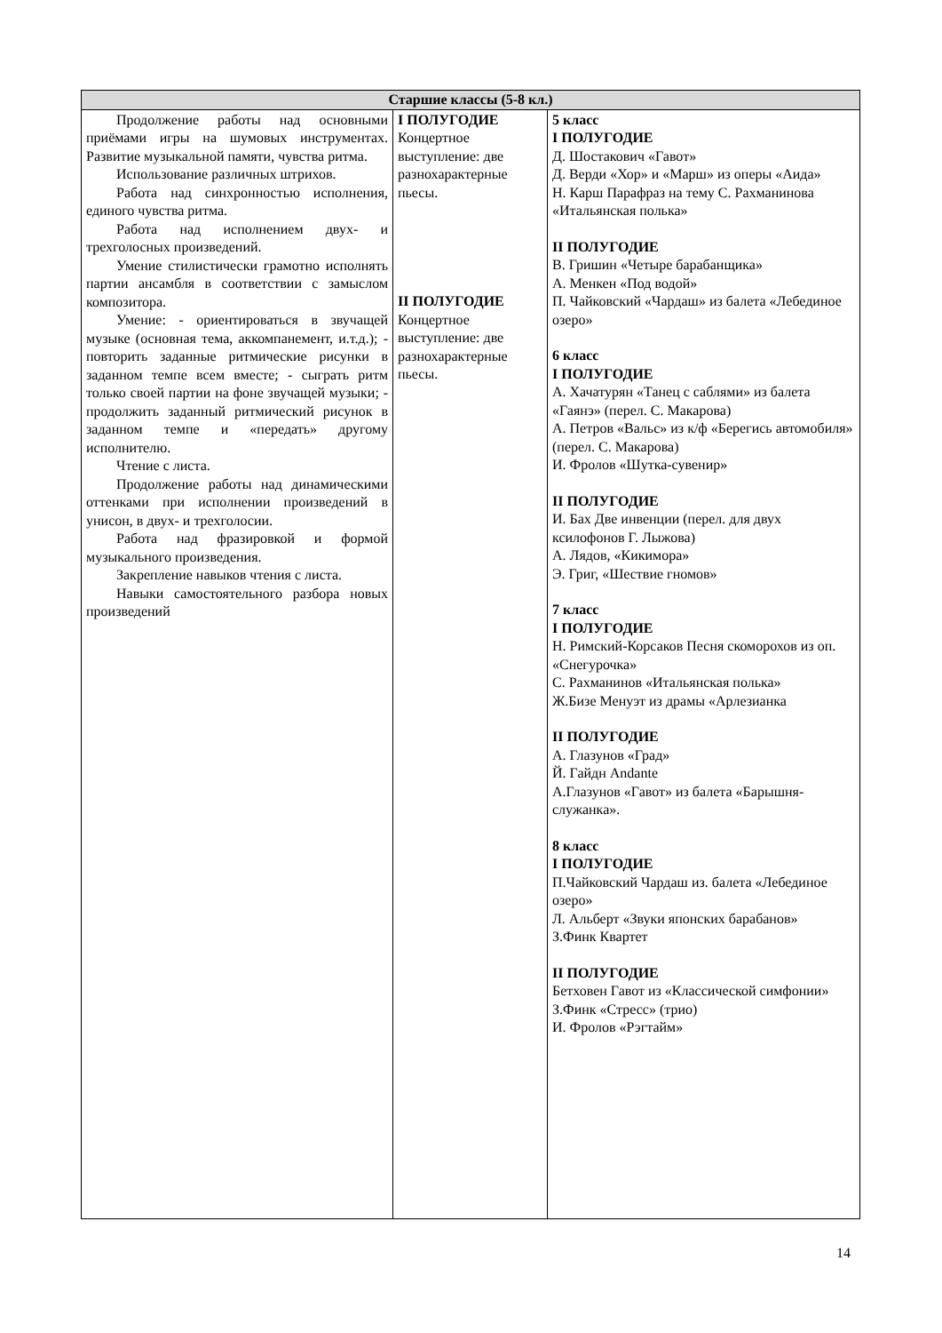| Старшие классы (5-8 кл.) | | |
| --- | --- | --- |
| Продолжение работы над основными приёмами игры на шумовых инструментах. Развитие музыкальной памяти, чувства ритма. Использование различных штрихов. Работа над синхронностью исполнения, единого чувства ритма. Работа над исполнением двух- и трехголосных произведений. Умение стилистически грамотно исполнять партии ансамбля в соответствии с замыслом композитора. Умение: - ориентироваться в звучащей музыке (основная тема, аккомпанемент, и.т.д.); - повторить заданные ритмические рисунки в заданном темпе всем вместе; - сыграть ритм только своей партии на фоне звучащей музыки; - продолжить заданный ритмический рисунок в заданном темпе и «передать» другому исполнителю. Чтение с листа. Продолжение работы над динамическими оттенками при исполнении произведений в унисон, в двух- и трехголосии. Работа над фразировкой и формой музыкального произведения. Закрепление навыков чтения с листа. Навыки самостоятельного разбора новых произведений | I ПОЛУГОДИЕ Концертное выступление: две разнохарактерные пьесы. II ПОЛУГОДИЕ Концертное выступление: две разнохарактерные пьесы. | 5 класс I ПОЛУГОДИЕ Д. Шостакович «Гавот» Д. Верди «Хор» и «Марш» из оперы «Аида» Н. Карш Парафраз на тему С. Рахманинова «Итальянская полька» II ПОЛУГОДИЕ В. Гришин «Четыре барабанщика» А. Менкен «Под водой» П. Чайковский «Чардаш» из балета «Лебединое озеро» 6 класс I ПОЛУГОДИЕ А. Хачатурян «Танец с саблями» из балета «Гаянэ» (перел. С. Макарова) А. Петров «Вальс» из к/ф «Берегись автомобиля» (перел. С. Макарова) И. Фролов «Шутка-сувенир» II ПОЛУГОДИЕ И. Бах Две инвенции (перел. для двух ксилофонов Г. Лыжова) А. Лядов, «Кикимора» Э. Григ, «Шествие гномов» 7 класс I ПОЛУГОДИЕ Н. Римский-Корсаков Песня скоморохов из оп. «Снегурочка» С. Рахманинов «Итальянская полька» Ж.Бизе Менуэт из драмы «Арлезианка II ПОЛУГОДИЕ А. Глазунов «Град» Й. Гайдн Andante А.Глазунов «Гавот» из балета «Барышня-служанка». 8 класс I ПОЛУГОДИЕ П.Чайковский Чардаш из. балета «Лебединое озеро» Л. Альберт «Звуки японских барабанов» З.Финк Квартет II ПОЛУГОДИЕ Бетховен Гавот из «Классической симфонии» З.Финк «Стресс» (трио) И. Фролов «Рэгтайм» |
14